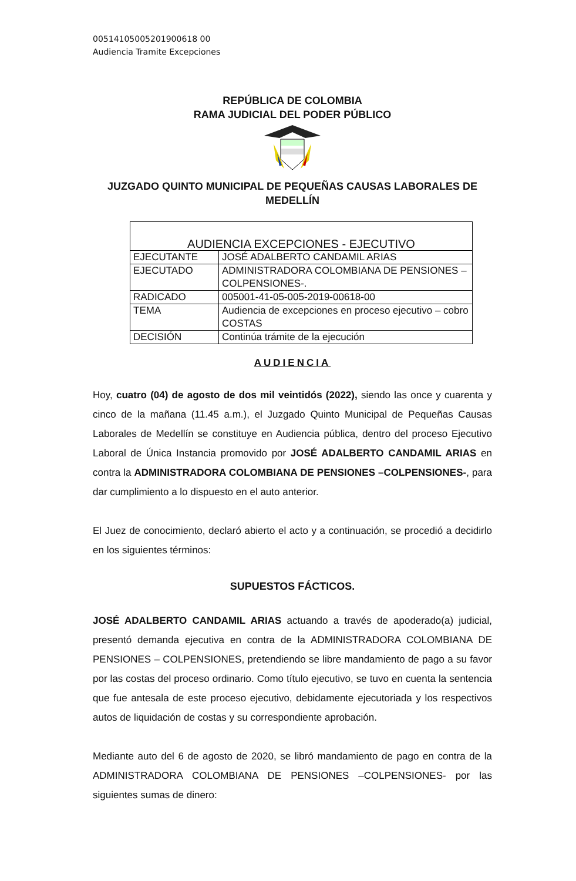00514105005201900618 00
Audiencia Tramite Excepciones
REPÚBLICA DE COLOMBIA
RAMA JUDICIAL DEL PODER PÚBLICO
JUZGADO QUINTO MUNICIPAL DE PEQUEÑAS CAUSAS LABORALES DE MEDELLÍN
| AUDIENCIA EXCEPCIONES - EJECUTIVO | |
| --- | --- |
| EJECUTANTE | JOSÉ ADALBERTO CANDAMIL ARIAS |
| EJECUTADO | ADMINISTRADORA COLOMBIANA DE PENSIONES – COLPENSIONES-. |
| RADICADO | 005001-41-05-005-2019-00618-00 |
| TEMA | Audiencia de excepciones en proceso ejecutivo – cobro COSTAS |
| DECISIÓN | Continúa trámite de la ejecución |
AUDIENCIA
Hoy, cuatro (04) de agosto de dos mil veintidós (2022), siendo las once y cuarenta y cinco de la mañana (11.45 a.m.), el Juzgado Quinto Municipal de Pequeñas Causas Laborales de Medellín se constituye en Audiencia pública, dentro del proceso Ejecutivo Laboral de Única Instancia promovido por JOSÉ ADALBERTO CANDAMIL ARIAS en contra la ADMINISTRADORA COLOMBIANA DE PENSIONES –COLPENSIONES-, para dar cumplimiento a lo dispuesto en el auto anterior.
El Juez de conocimiento, declaró abierto el acto y a continuación, se procedió a decidirlo en los siguientes términos:
SUPUESTOS FÁCTICOS.
JOSÉ ADALBERTO CANDAMIL ARIAS actuando a través de apoderado(a) judicial, presentó demanda ejecutiva en contra de la ADMINISTRADORA COLOMBIANA DE PENSIONES – COLPENSIONES, pretendiendo se libre mandamiento de pago a su favor por las costas del proceso ordinario. Como título ejecutivo, se tuvo en cuenta la sentencia que fue antesala de este proceso ejecutivo, debidamente ejecutoriada y los respectivos autos de liquidación de costas y su correspondiente aprobación.
Mediante auto del 6 de agosto de 2020, se libró mandamiento de pago en contra de la ADMINISTRADORA COLOMBIANA DE PENSIONES –COLPENSIONES- por las siguientes sumas de dinero: